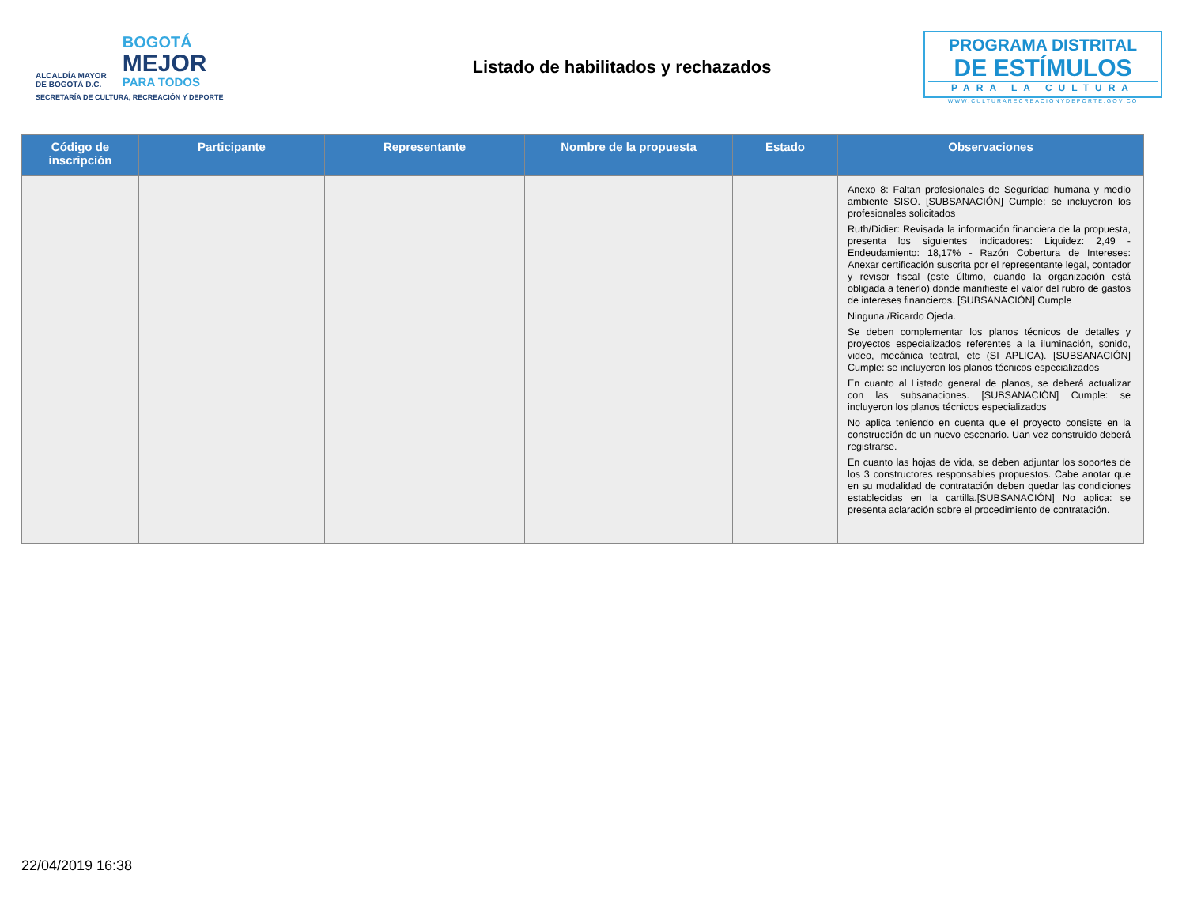ALCALDÍA MAYOR
DE BOGOTÁ D.C.
BOGOTÁ
MEJOR
PARA TODOS
SECRETARÍA DE CULTURA, RECREACIÓN Y DEPORTE
Listado de habilitados y rechazados
PROGRAMA DISTRITAL
DE ESTÍMULOS
PARA LA CULTURA
WWW.CULTURARECREACIONYDEPORTE.GOV.CO
| Código de inscripción | Participante | Representante | Nombre de la propuesta | Estado | Observaciones |
| --- | --- | --- | --- | --- | --- |
| | | | | | Anexo 8: Faltan profesionales de Seguridad humana y medio ambiente SISO. [SUBSANACIÓN] Cumple: se incluyeron los profesionales solicitados Ruth/Didier: Revisada la información financiera de la propuesta, presenta los siguientes indicadores: Liquidez: 2,49 - Endeudamiento: 18,17% - Razón Cobertura de Intereses: Anexar certificación suscrita por el representante legal, contador y revisor fiscal (este último, cuando la organización está obligada a tenerlo) donde manifieste el valor del rubro de gastos de intereses financieros. [SUBSANACIÓN] Cumple Ninguna./Ricardo Ojeda. Se deben complementar los planos técnicos de detalles y proyectos especializados referentes a la iluminación, sonido, video, mecánica teatral, etc (SI APLICA). [SUBSANACIÓN] Cumple: se incluyeron los planos técnicos especializados En cuanto al Listado general de planos, se deberá actualizar con las subsanaciones. [SUBSANACIÓN] Cumple: se incluyeron los planos técnicos especializados No aplica teniendo en cuenta que el proyecto consiste en la construcción de un nuevo escenario. Uan vez construido deberá registrarse. En cuanto las hojas de vida, se deben adjuntar los soportes de los 3 constructores responsables propuestos. Cabe anotar que en su modalidad de contratación deben quedar las condiciones establecidas en la cartilla.[SUBSANACIÓN] No aplica: se presenta aclaración sobre el procedimiento de contratación. |
22/04/2019 16:38